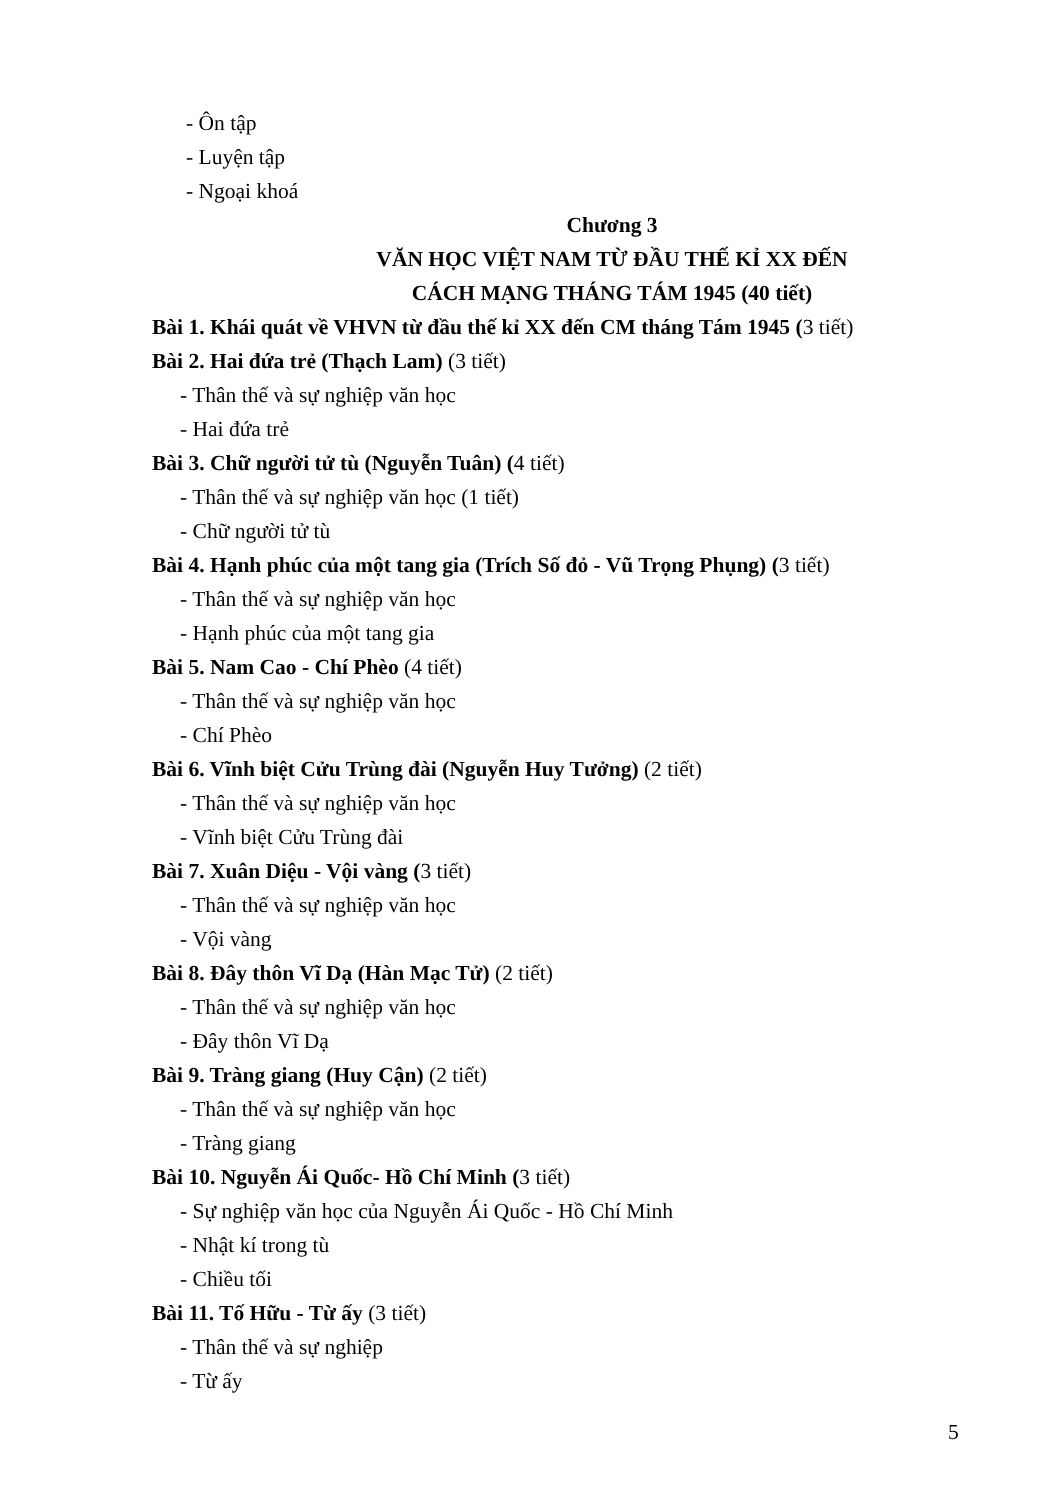- Ôn tập
- Luyện tập
- Ngoại khoá
Chương 3
VĂN HỌC VIỆT NAM TỪ ĐẦU THẾ KỈ XX ĐẾN
CÁCH MẠNG THÁNG TÁM 1945 (40 tiết)
Bài 1. Khái quát về VHVN từ đầu thế kỉ XX đến CM tháng Tám 1945 (3 tiết)
Bài 2. Hai đứa trẻ (Thạch Lam) (3 tiết)
- Thân thế và sự nghiệp văn học
- Hai đứa trẻ
Bài 3. Chữ người tử tù (Nguyễn Tuân) (4 tiết)
- Thân thế và sự nghiệp văn học (1 tiết)
- Chữ người tử tù
Bài 4. Hạnh phúc của một tang gia (Trích Số đỏ - Vũ Trọng Phụng) (3 tiết)
- Thân thế và sự nghiệp văn học
- Hạnh phúc của một tang gia
Bài 5. Nam Cao - Chí Phèo (4 tiết)
- Thân thế và sự nghiệp văn học
- Chí Phèo
Bài 6. Vĩnh biệt Cửu Trùng đài (Nguyễn Huy Tưởng) (2 tiết)
- Thân thế và sự nghiệp văn học
- Vĩnh biệt Cửu Trùng đài
Bài 7. Xuân Diệu - Vội vàng (3 tiết)
- Thân thế và sự nghiệp văn học
- Vội vàng
Bài 8. Đây thôn Vĩ Dạ (Hàn Mạc Tử) (2 tiết)
- Thân thế và sự nghiệp văn học
- Đây thôn Vĩ Dạ
Bài 9. Tràng giang (Huy Cận) (2 tiết)
- Thân thế và sự nghiệp văn học
- Tràng giang
Bài 10. Nguyễn Ái Quốc- Hồ Chí Minh (3 tiết)
- Sự nghiệp văn học của Nguyễn Ái Quốc - Hồ Chí Minh
- Nhật kí trong tù
- Chiều tối
Bài 11. Tố Hữu - Từ ấy (3 tiết)
- Thân thế và sự nghiệp
- Từ ấy
5